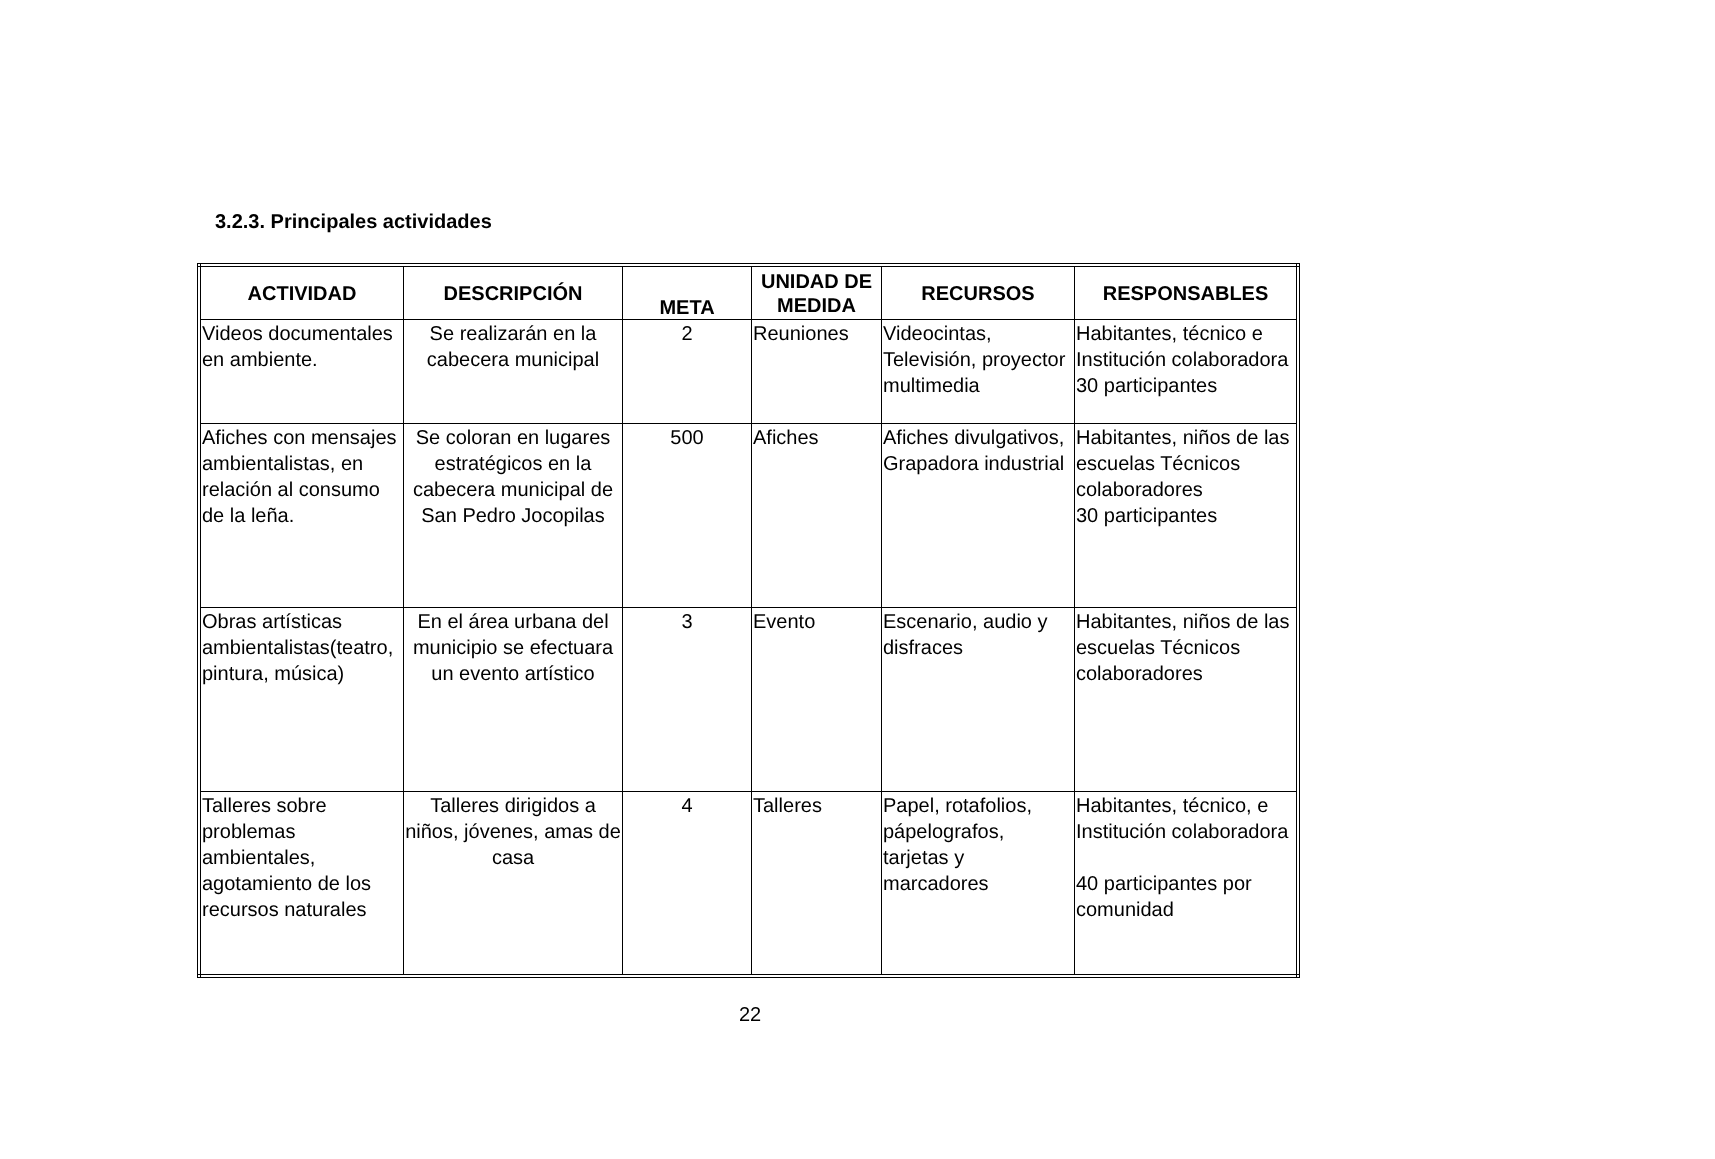3.2.3. Principales actividades
| ACTIVIDAD | DESCRIPCIÓN | META | UNIDAD DE MEDIDA | RECURSOS | RESPONSABLES |
| --- | --- | --- | --- | --- | --- |
| Videos documentales en ambiente. | Se realizarán en la cabecera municipal | 2 | Reuniones | Videocintas, Televisión, proyector multimedia | Habitantes, técnico e Institución colaboradora 30 participantes |
| Afiches con mensajes ambientalistas, en relación al consumo de la leña. | Se coloran en lugares estratégicos en la cabecera municipal de San Pedro Jocopilas | 500 | Afiches | Afiches divulgativos, Grapadora industrial | Habitantes, niños de las escuelas Técnicos colaboradores 30 participantes |
| Obras artísticas ambientalistas(teatro, pintura, música) | En el área urbana del municipio se efectuara un evento artístico | 3 | Evento | Escenario, audio y disfraces | Habitantes, niños de las escuelas Técnicos colaboradores |
| Talleres sobre problemas ambientales, agotamiento de los recursos naturales | Talleres dirigidos a niños, jóvenes, amas de casa | 4 | Talleres | Papel, rotafolios, pápelografos, tarjetas y marcadores | Habitantes, técnico, e Institución colaboradora 40 participantes por comunidad |
22